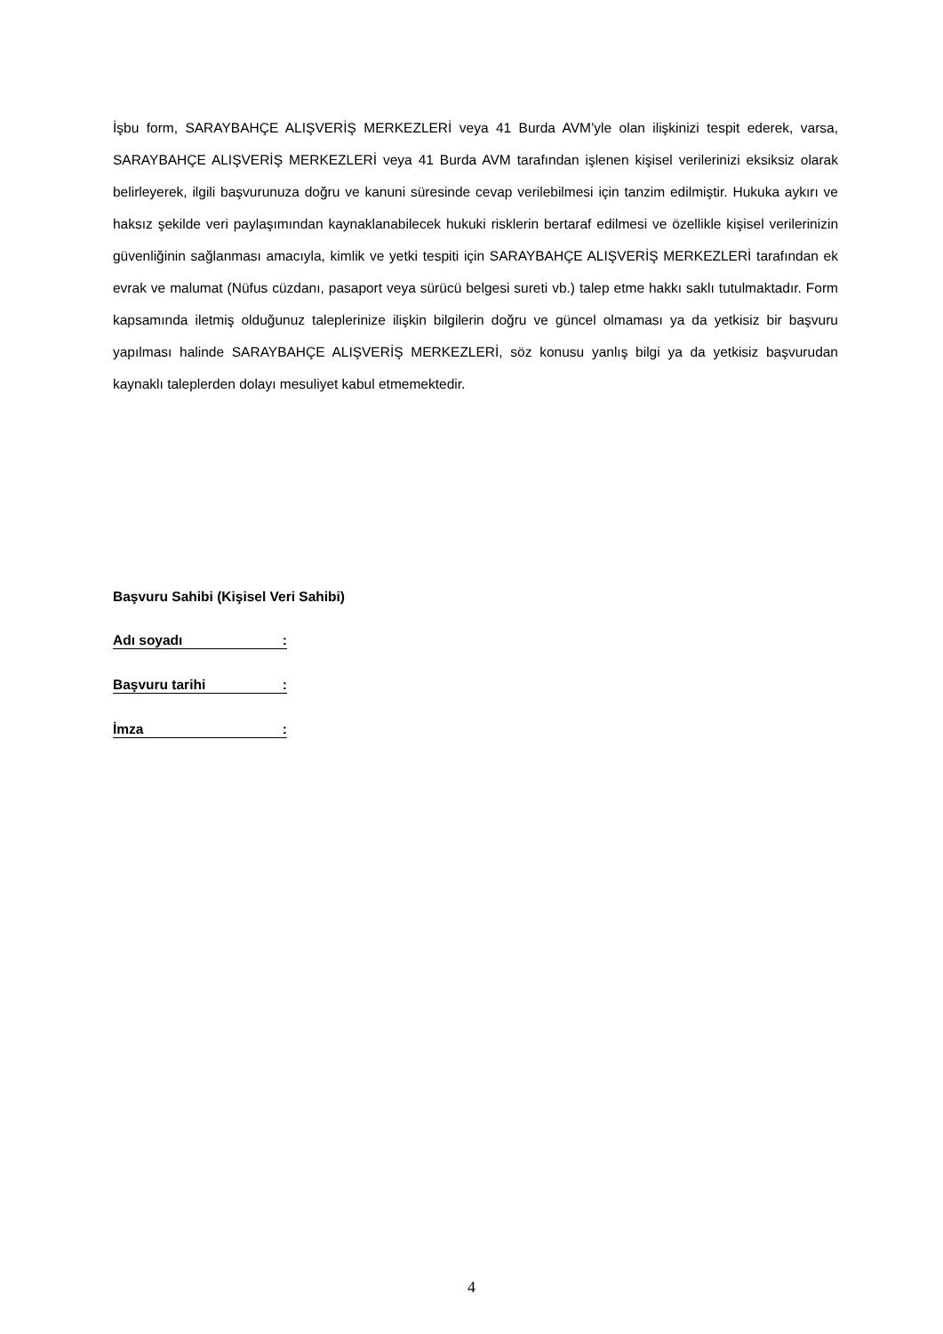İşbu form, SARAYBAHÇE ALIŞVERİŞ MERKEZLERİ veya 41 Burda AVM’yle olan ilişkinizi tespit ederek, varsa, SARAYBAHÇE ALIŞVERİŞ MERKEZLERİ veya 41 Burda AVM tarafından işlenen kişisel verilerinizi eksiksiz olarak belirleyerek, ilgili başvurunuza doğru ve kanuni süresinde cevap verilebilmesi için tanzim edilmiştir. Hukuka aykırı ve haksız şekilde veri paylaşımından kaynaklanabilecek hukuki risklerin bertaraf edilmesi ve özellikle kişisel verilerinizin güvenliğinin sağlanması amacıyla, kimlik ve yetki tespiti için SARAYBAHÇE ALIŞVERİŞ MERKEZLERİ tarafından ek evrak ve malumat (Nüfus cüzdanı, pasaport veya sürücü belgesi sureti vb.) talep etme hakkı saklı tutulmaktadır. Form kapsamında iletmiş olduğunuz taleplerinize ilişkin bilgilerin doğru ve güncel olmaması ya da yetkisiz bir başvuru yapılması halinde SARAYBAHÇE ALIŞVERİŞ MERKEZLERİ, söz konusu yanlış bilgi ya da yetkisiz başvurudan kaynaklı taleplerden dolayı mesuliyet kabul etmemektedir.
Başvuru Sahibi (Kişisel Veri Sahibi)
Adı soyadı :
Başvuru tarihi :
İmza :
4